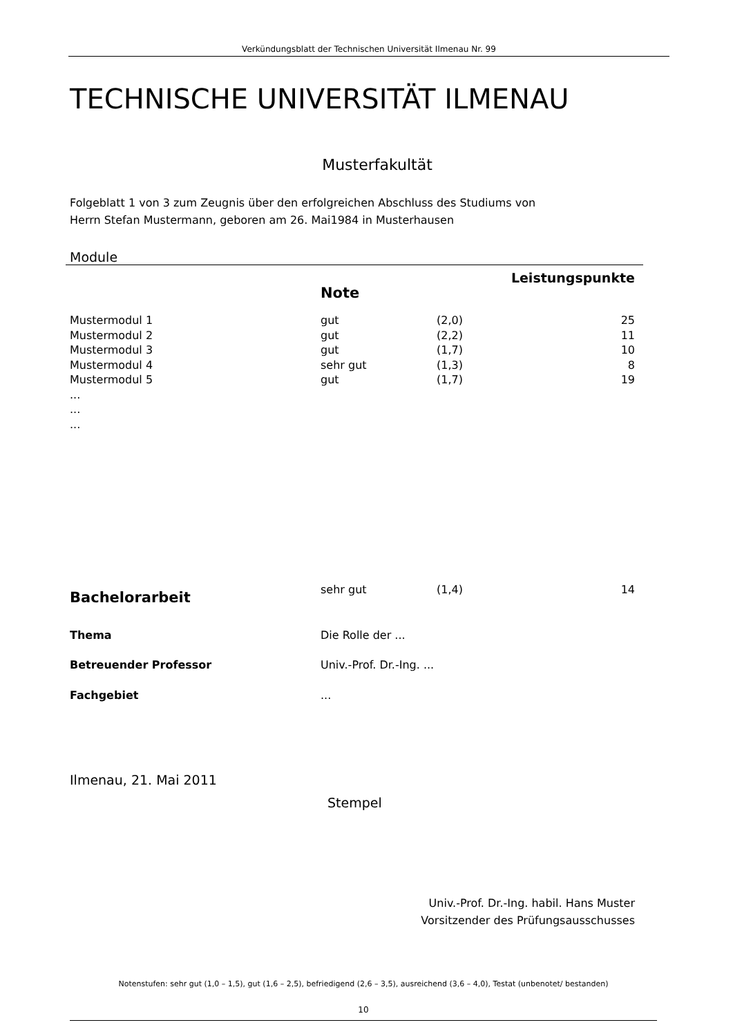Verkündungsblatt der Technischen Universität Ilmenau Nr. 99
TECHNISCHE UNIVERSITÄT ILMENAU
Musterfakultät
Folgeblatt 1 von 3 zum Zeugnis über den erfolgreichen Abschluss des Studiums von
Herrn Stefan Mustermann, geboren am 26. Mai1984 in Musterhausen
Module
| | | | Leistungspunkte |
| | Note | | |
| Mustermodul 1 | gut | (2,0) | 25 |
| Mustermodul 2 | gut | (2,2) | 11 |
| Mustermodul 3 | gut | (1,7) | 10 |
| Mustermodul 4 | sehr gut | (1,3) | 8 |
| Mustermodul 5 | gut | (1,7) | 19 |
| ... | | | |
| ... | | | |
| ... | | | |
| Bachelorarbeit | sehr gut | (1,4) | 14 |
| Thema | Die Rolle der ... | | |
| Betreuender Professor | Univ.-Prof. Dr.-Ing. ... | | |
| Fachgebiet | ... | | |
Ilmenau, 21. Mai 2011
Stempel
Univ.-Prof. Dr.-Ing. habil. Hans Muster
Vorsitzender des Prüfungsausschusses
Notenstufen: sehr gut (1,0 – 1,5), gut (1,6 – 2,5), befriedigend (2,6 – 3,5), ausreichend (3,6 – 4,0), Testat (unbenotet/ bestanden)
10